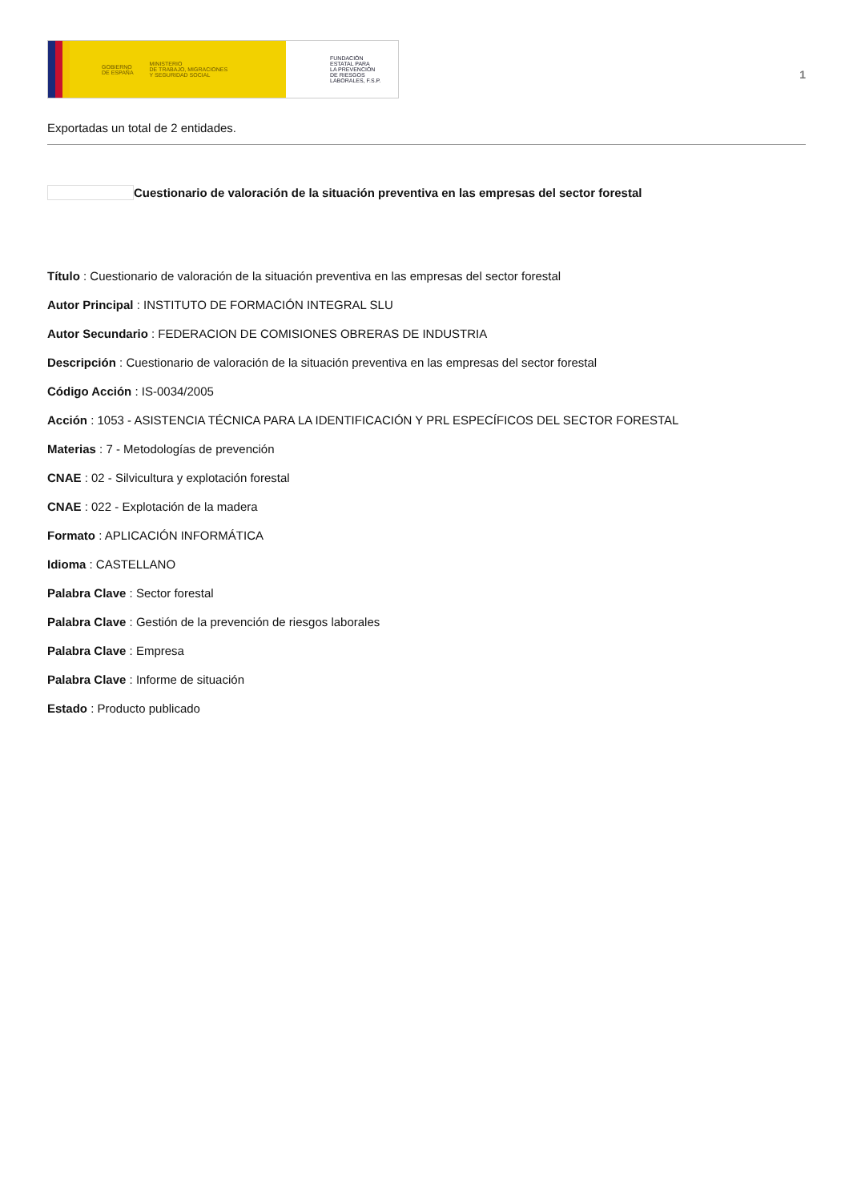GOBIERNO
DE ESPAÑA MINISTERIO
DE TRABAJO, MIGRACIONES
Y SEGURIDAD SOCIAL
FUNDACIÓN
ESTATAL PARA
LA PREVENCIÓN
DE RIESGOS
LABORALES, F.S.P.
1
Exportadas un total de 2 entidades.
Cuestionario de valoración de la situación preventiva en las empresas del sector forestal
Título : Cuestionario de valoración de la situación preventiva en las empresas del sector forestal
Autor Principal : INSTITUTO DE FORMACIÓN INTEGRAL SLU
Autor Secundario : FEDERACION DE COMISIONES OBRERAS DE INDUSTRIA
Descripción : Cuestionario de valoración de la situación preventiva en las empresas del sector forestal
Código Acción : IS-0034/2005
Acción : 1053 - ASISTENCIA TÉCNICA PARA LA IDENTIFICACIÓN Y PRL ESPECÍFICOS DEL SECTOR FORESTAL
Materias : 7 - Metodologías de prevención
CNAE : 02 - Silvicultura y explotación forestal
CNAE : 022 - Explotación de la madera
Formato : APLICACIÓN INFORMÁTICA
Idioma : CASTELLANO
Palabra Clave : Sector forestal
Palabra Clave : Gestión de la prevención de riesgos laborales
Palabra Clave : Empresa
Palabra Clave : Informe de situación
Estado : Producto publicado